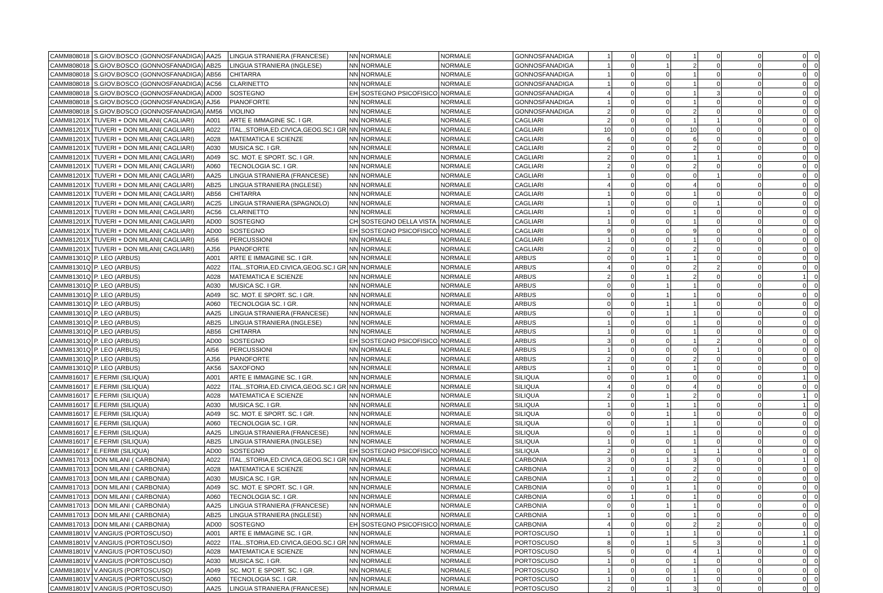| CAMM808018 | S.GIOV.BOSCO (GONNOSFANADIGA) | AA25 | LINGUA STRANIERA (FRANCESE) | NN | NORMALE | NORMALE | GONNOSFANADIGA | 1 | 0 | 0 | 1 | 0 | 0 | 0 | 0 |
| CAMM808018 | S.GIOV.BOSCO (GONNOSFANADIGA) | AB25 | LINGUA STRANIERA (INGLESE) | NN | NORMALE | NORMALE | GONNOSFANADIGA | 1 | 0 | 1 | 2 | 0 | 0 | 0 | 0 |
| CAMM808018 | S.GIOV.BOSCO (GONNOSFANADIGA) | AB56 | CHITARRA | NN | NORMALE | NORMALE | GONNOSFANADIGA | 1 | 0 | 0 | 1 | 0 | 0 | 0 | 0 |
| CAMM808018 | S.GIOV.BOSCO (GONNOSFANADIGA) | AC56 | CLARINETTO | NN | NORMALE | NORMALE | GONNOSFANADIGA | 1 | 0 | 0 | 1 | 0 | 0 | 0 | 0 |
| CAMM808018 | S.GIOV.BOSCO (GONNOSFANADIGA) | AD00 | SOSTEGNO | EH | SOSTEGNO PSICOFISICO | NORMALE | GONNOSFANADIGA | 4 | 0 | 0 | 1 | 3 | 0 | 0 | 0 |
| CAMM808018 | S.GIOV.BOSCO (GONNOSFANADIGA) | AJ56 | PIANOFORTE | NN | NORMALE | NORMALE | GONNOSFANADIGA | 1 | 0 | 0 | 1 | 0 | 0 | 0 | 0 |
| CAMM808018 | S.GIOV.BOSCO (GONNOSFANADIGA) | AM56 | VIOLINO | NN | NORMALE | NORMALE | GONNOSFANADIGA | 2 | 0 | 0 | 2 | 0 | 0 | 0 | 0 |
| CAMM81201X | TUVERI + DON MILANI( CAGLIARI) | A001 | ARTE E IMMAGINE SC. I GR. | NN | NORMALE | NORMALE | CAGLIARI | 2 | 0 | 0 | 1 | 1 | 0 | 0 | 0 |
| CAMM81201X | TUVERI + DON MILANI( CAGLIARI) | A022 | ITAL.,STORIA,ED.CIVICA,GEOG.SC.I GR | NN | NORMALE | NORMALE | CAGLIARI | 10 | 0 | 0 | 10 | 0 | 0 | 0 | 0 |
| CAMM81201X | TUVERI + DON MILANI( CAGLIARI) | A028 | MATEMATICA E SCIENZE | NN | NORMALE | NORMALE | CAGLIARI | 6 | 0 | 0 | 6 | 0 | 0 | 0 | 0 |
| CAMM81201X | TUVERI + DON MILANI( CAGLIARI) | A030 | MUSICA SC. I GR. | NN | NORMALE | NORMALE | CAGLIARI | 2 | 0 | 0 | 2 | 0 | 0 | 0 | 0 |
| CAMM81201X | TUVERI + DON MILANI( CAGLIARI) | A049 | SC. MOT. E SPORT. SC. I GR. | NN | NORMALE | NORMALE | CAGLIARI | 2 | 0 | 0 | 1 | 1 | 0 | 0 | 0 |
| CAMM81201X | TUVERI + DON MILANI( CAGLIARI) | A060 | TECNOLOGIA SC. I GR. | NN | NORMALE | NORMALE | CAGLIARI | 2 | 0 | 0 | 2 | 0 | 0 | 0 | 0 |
| CAMM81201X | TUVERI + DON MILANI( CAGLIARI) | AA25 | LINGUA STRANIERA (FRANCESE) | NN | NORMALE | NORMALE | CAGLIARI | 1 | 0 | 0 | 0 | 1 | 0 | 0 | 0 |
| CAMM81201X | TUVERI + DON MILANI( CAGLIARI) | AB25 | LINGUA STRANIERA (INGLESE) | NN | NORMALE | NORMALE | CAGLIARI | 4 | 0 | 0 | 4 | 0 | 0 | 0 | 0 |
| CAMM81201X | TUVERI + DON MILANI( CAGLIARI) | AB56 | CHITARRA | NN | NORMALE | NORMALE | CAGLIARI | 1 | 0 | 0 | 1 | 0 | 0 | 0 | 0 |
| CAMM81201X | TUVERI + DON MILANI( CAGLIARI) | AC25 | LINGUA STRANIERA (SPAGNOLO) | NN | NORMALE | NORMALE | CAGLIARI | 1 | 0 | 0 | 0 | 1 | 0 | 0 | 0 |
| CAMM81201X | TUVERI + DON MILANI( CAGLIARI) | AC56 | CLARINETTO | NN | NORMALE | NORMALE | CAGLIARI | 1 | 0 | 0 | 1 | 0 | 0 | 0 | 0 |
| CAMM81201X | TUVERI + DON MILANI( CAGLIARI) | AD00 | SOSTEGNO | CH | SOSTEGNO DELLA VISTA | NORMALE | CAGLIARI | 1 | 0 | 0 | 1 | 0 | 0 | 0 | 0 |
| CAMM81201X | TUVERI + DON MILANI( CAGLIARI) | AD00 | SOSTEGNO | EH | SOSTEGNO PSICOFISICO | NORMALE | CAGLIARI | 9 | 0 | 0 | 9 | 0 | 0 | 0 | 0 |
| CAMM81201X | TUVERI + DON MILANI( CAGLIARI) | AI56 | PERCUSSIONI | NN | NORMALE | NORMALE | CAGLIARI | 1 | 0 | 0 | 1 | 0 | 0 | 0 | 0 |
| CAMM81201X | TUVERI + DON MILANI( CAGLIARI) | AJ56 | PIANOFORTE | NN | NORMALE | NORMALE | CAGLIARI | 2 | 0 | 0 | 2 | 0 | 0 | 0 | 0 |
| CAMM81301Q | P. LEO (ARBUS) | A001 | ARTE E IMMAGINE SC. I GR. | NN | NORMALE | NORMALE | ARBUS | 0 | 0 | 1 | 1 | 0 | 0 | 0 | 0 |
| CAMM81301Q | P. LEO (ARBUS) | A022 | ITAL.,STORIA,ED.CIVICA,GEOG.SC.I GR | NN | NORMALE | NORMALE | ARBUS | 4 | 0 | 0 | 2 | 2 | 0 | 0 | 0 |
| CAMM81301Q | P. LEO (ARBUS) | A028 | MATEMATICA E SCIENZE | NN | NORMALE | NORMALE | ARBUS | 2 | 0 | 1 | 2 | 0 | 0 | 1 | 0 |
| CAMM81301Q | P. LEO (ARBUS) | A030 | MUSICA SC. I GR. | NN | NORMALE | NORMALE | ARBUS | 0 | 0 | 1 | 1 | 0 | 0 | 0 | 0 |
| CAMM81301Q | P. LEO (ARBUS) | A049 | SC. MOT. E SPORT. SC. I GR. | NN | NORMALE | NORMALE | ARBUS | 0 | 0 | 1 | 1 | 0 | 0 | 0 | 0 |
| CAMM81301Q | P. LEO (ARBUS) | A060 | TECNOLOGIA SC. I GR. | NN | NORMALE | NORMALE | ARBUS | 0 | 0 | 1 | 1 | 0 | 0 | 0 | 0 |
| CAMM81301Q | P. LEO (ARBUS) | AA25 | LINGUA STRANIERA (FRANCESE) | NN | NORMALE | NORMALE | ARBUS | 0 | 0 | 1 | 1 | 0 | 0 | 0 | 0 |
| CAMM81301Q | P. LEO (ARBUS) | AB25 | LINGUA STRANIERA (INGLESE) | NN | NORMALE | NORMALE | ARBUS | 1 | 0 | 0 | 1 | 0 | 0 | 0 | 0 |
| CAMM81301Q | P. LEO (ARBUS) | AB56 | CHITARRA | NN | NORMALE | NORMALE | ARBUS | 1 | 0 | 0 | 1 | 0 | 0 | 0 | 0 |
| CAMM81301Q | P. LEO (ARBUS) | AD00 | SOSTEGNO | EH | SOSTEGNO PSICOFISICO | NORMALE | ARBUS | 3 | 0 | 0 | 1 | 2 | 0 | 0 | 0 |
| CAMM81301Q | P. LEO (ARBUS) | AI56 | PERCUSSIONI | NN | NORMALE | NORMALE | ARBUS | 1 | 0 | 0 | 0 | 1 | 0 | 0 | 0 |
| CAMM81301Q | P. LEO (ARBUS) | AJ56 | PIANOFORTE | NN | NORMALE | NORMALE | ARBUS | 2 | 0 | 0 | 2 | 0 | 0 | 0 | 0 |
| CAMM81301Q | P. LEO (ARBUS) | AK56 | SAXOFONO | NN | NORMALE | NORMALE | ARBUS | 1 | 0 | 0 | 1 | 0 | 0 | 0 | 0 |
| CAMM816017 | E.FERMI (SILIQUA) | A001 | ARTE E IMMAGINE SC. I GR. | NN | NORMALE | NORMALE | SILIQUA | 0 | 0 | 1 | 0 | 0 | 0 | 1 | 0 |
| CAMM816017 | E.FERMI (SILIQUA) | A022 | ITAL.,STORIA,ED.CIVICA,GEOG.SC.I GR | NN | NORMALE | NORMALE | SILIQUA | 4 | 0 | 0 | 4 | 0 | 0 | 0 | 0 |
| CAMM816017 | E.FERMI (SILIQUA) | A028 | MATEMATICA E SCIENZE | NN | NORMALE | NORMALE | SILIQUA | 2 | 0 | 1 | 2 | 0 | 0 | 1 | 0 |
| CAMM816017 | E.FERMI (SILIQUA) | A030 | MUSICA SC. I GR. | NN | NORMALE | NORMALE | SILIQUA | 1 | 0 | 1 | 1 | 0 | 0 | 1 | 0 |
| CAMM816017 | E.FERMI (SILIQUA) | A049 | SC. MOT. E SPORT. SC. I GR. | NN | NORMALE | NORMALE | SILIQUA | 0 | 0 | 1 | 1 | 0 | 0 | 0 | 0 |
| CAMM816017 | E.FERMI (SILIQUA) | A060 | TECNOLOGIA SC. I GR. | NN | NORMALE | NORMALE | SILIQUA | 0 | 0 | 1 | 1 | 0 | 0 | 0 | 0 |
| CAMM816017 | E.FERMI (SILIQUA) | AA25 | LINGUA STRANIERA (FRANCESE) | NN | NORMALE | NORMALE | SILIQUA | 0 | 0 | 1 | 1 | 0 | 0 | 0 | 0 |
| CAMM816017 | E.FERMI (SILIQUA) | AB25 | LINGUA STRANIERA (INGLESE) | NN | NORMALE | NORMALE | SILIQUA | 1 | 0 | 0 | 1 | 0 | 0 | 0 | 0 |
| CAMM816017 | E.FERMI (SILIQUA) | AD00 | SOSTEGNO | EH | SOSTEGNO PSICOFISICO | NORMALE | SILIQUA | 2 | 0 | 0 | 1 | 1 | 0 | 0 | 0 |
| CAMM817013 | DON MILANI ( CARBONIA) | A022 | ITAL.,STORIA,ED.CIVICA,GEOG.SC.I GR | NN | NORMALE | NORMALE | CARBONIA | 3 | 0 | 1 | 3 | 0 | 0 | 1 | 0 |
| CAMM817013 | DON MILANI ( CARBONIA) | A028 | MATEMATICA E SCIENZE | NN | NORMALE | NORMALE | CARBONIA | 2 | 0 | 0 | 2 | 0 | 0 | 0 | 0 |
| CAMM817013 | DON MILANI ( CARBONIA) | A030 | MUSICA SC. I GR. | NN | NORMALE | NORMALE | CARBONIA | 1 | 1 | 0 | 2 | 0 | 0 | 0 | 0 |
| CAMM817013 | DON MILANI ( CARBONIA) | A049 | SC. MOT. E SPORT. SC. I GR. | NN | NORMALE | NORMALE | CARBONIA | 0 | 0 | 1 | 1 | 0 | 0 | 0 | 0 |
| CAMM817013 | DON MILANI ( CARBONIA) | A060 | TECNOLOGIA SC. I GR. | NN | NORMALE | NORMALE | CARBONIA | 0 | 1 | 0 | 1 | 0 | 0 | 0 | 0 |
| CAMM817013 | DON MILANI ( CARBONIA) | AA25 | LINGUA STRANIERA (FRANCESE) | NN | NORMALE | NORMALE | CARBONIA | 0 | 0 | 1 | 1 | 0 | 0 | 0 | 0 |
| CAMM817013 | DON MILANI ( CARBONIA) | AB25 | LINGUA STRANIERA (INGLESE) | NN | NORMALE | NORMALE | CARBONIA | 1 | 0 | 0 | 1 | 0 | 0 | 0 | 0 |
| CAMM817013 | DON MILANI ( CARBONIA) | AD00 | SOSTEGNO | EH | SOSTEGNO PSICOFISICO | NORMALE | CARBONIA | 4 | 0 | 0 | 2 | 2 | 0 | 0 | 0 |
| CAMM81801V | V.ANGIUS (PORTOSCUSO) | A001 | ARTE E IMMAGINE SC. I GR. | NN | NORMALE | NORMALE | PORTOSCUSO | 1 | 0 | 1 | 1 | 0 | 0 | 1 | 0 |
| CAMM81801V | V.ANGIUS (PORTOSCUSO) | A022 | ITAL.,STORIA,ED.CIVICA,GEOG.SC.I GR | NN | NORMALE | NORMALE | PORTOSCUSO | 8 | 0 | 1 | 5 | 3 | 0 | 1 | 0 |
| CAMM81801V | V.ANGIUS (PORTOSCUSO) | A028 | MATEMATICA E SCIENZE | NN | NORMALE | NORMALE | PORTOSCUSO | 5 | 0 | 0 | 4 | 1 | 0 | 0 | 0 |
| CAMM81801V | V.ANGIUS (PORTOSCUSO) | A030 | MUSICA SC. I GR. | NN | NORMALE | NORMALE | PORTOSCUSO | 1 | 0 | 0 | 1 | 0 | 0 | 0 | 0 |
| CAMM81801V | V.ANGIUS (PORTOSCUSO) | A049 | SC. MOT. E SPORT. SC. I GR. | NN | NORMALE | NORMALE | PORTOSCUSO | 1 | 0 | 0 | 1 | 0 | 0 | 0 | 0 |
| CAMM81801V | V.ANGIUS (PORTOSCUSO) | A060 | TECNOLOGIA SC. I GR. | NN | NORMALE | NORMALE | PORTOSCUSO | 1 | 0 | 0 | 1 | 0 | 0 | 0 | 0 |
| CAMM81801V | V.ANGIUS (PORTOSCUSO) | AA25 | LINGUA STRANIERA (FRANCESE) | NN | NORMALE | NORMALE | PORTOSCUSO | 2 | 0 | 1 | 3 | 0 | 0 | 0 | 0 |